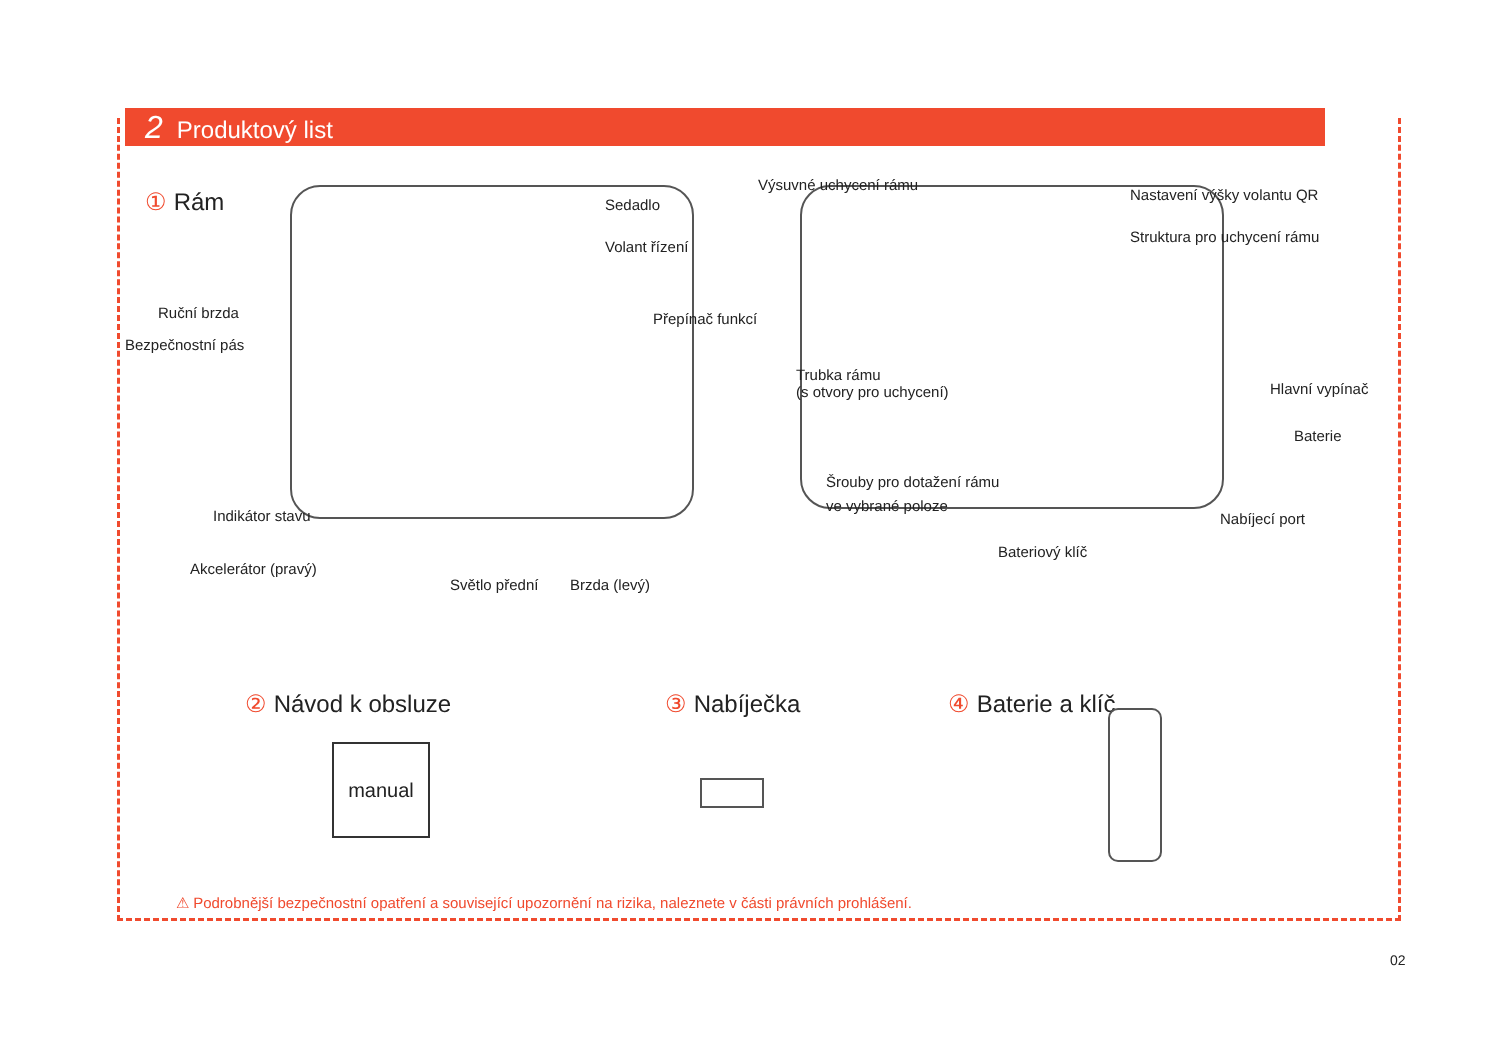2 Produktový list
① Rám Sedadlo
Volant řízení
Ruční brzda
Bezpečnostní pás
Přepínač funkcí
Indikátor stavu
Akcelerátor (pravý)
Světlo přední Brzda (levý)
Výsuvné uchycení rámu
Nastavení výšky volantu QR
Struktura pro uchycení rámu
Trubka rámu
(s otvory pro uchycení)
Hlavní vypínač
Baterie
Šrouby pro dotažení rámu
ve vybrané poloze
Nabíjecí port
Bateriový klíč
② Návod k obsluze ③ Nabíječka ④ Baterie a klíč
manual
⚠ Podrobnější bezpečnostní opatření a související upozornění na rizika, naleznete v části právních prohlášení.
02